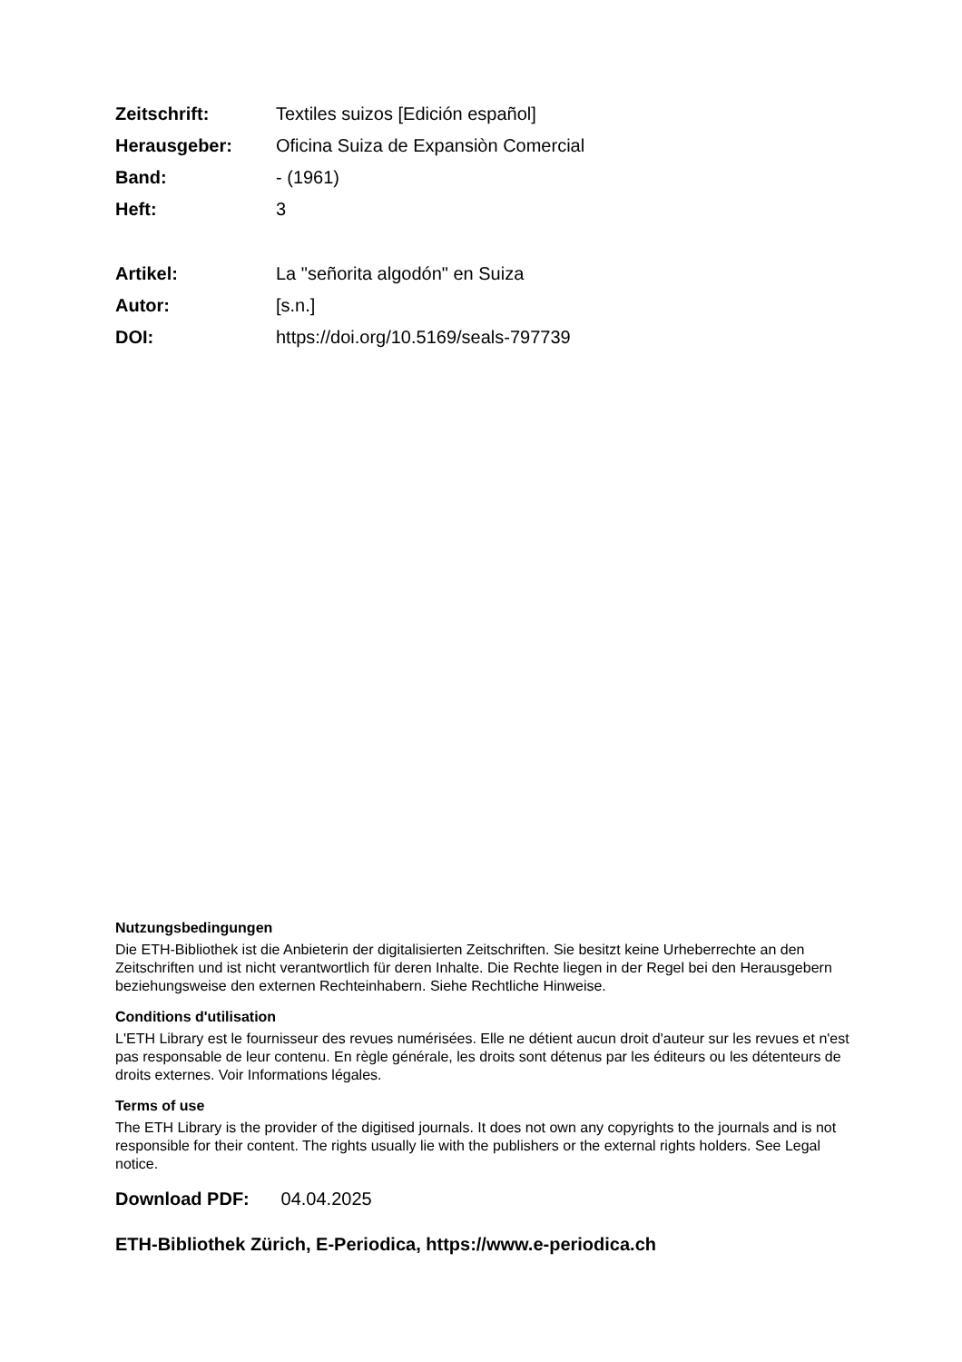| Zeitschrift: | Textiles suizos [Edición español] |
| Herausgeber: | Oficina Suiza de Expansiòn Comercial |
| Band: | - (1961) |
| Heft: | 3 |
| Artikel: | La "señorita algodón" en Suiza |
| Autor: | [s.n.] |
| DOI: | https://doi.org/10.5169/seals-797739 |
Nutzungsbedingungen
Die ETH-Bibliothek ist die Anbieterin der digitalisierten Zeitschriften. Sie besitzt keine Urheberrechte an den Zeitschriften und ist nicht verantwortlich für deren Inhalte. Die Rechte liegen in der Regel bei den Herausgebern beziehungsweise den externen Rechteinhabern. Siehe Rechtliche Hinweise.
Conditions d'utilisation
L'ETH Library est le fournisseur des revues numérisées. Elle ne détient aucun droit d'auteur sur les revues et n'est pas responsable de leur contenu. En règle générale, les droits sont détenus par les éditeurs ou les détenteurs de droits externes. Voir Informations légales.
Terms of use
The ETH Library is the provider of the digitised journals. It does not own any copyrights to the journals and is not responsible for their content. The rights usually lie with the publishers or the external rights holders. See Legal notice.
Download PDF: 04.04.2025
ETH-Bibliothek Zürich, E-Periodica, https://www.e-periodica.ch